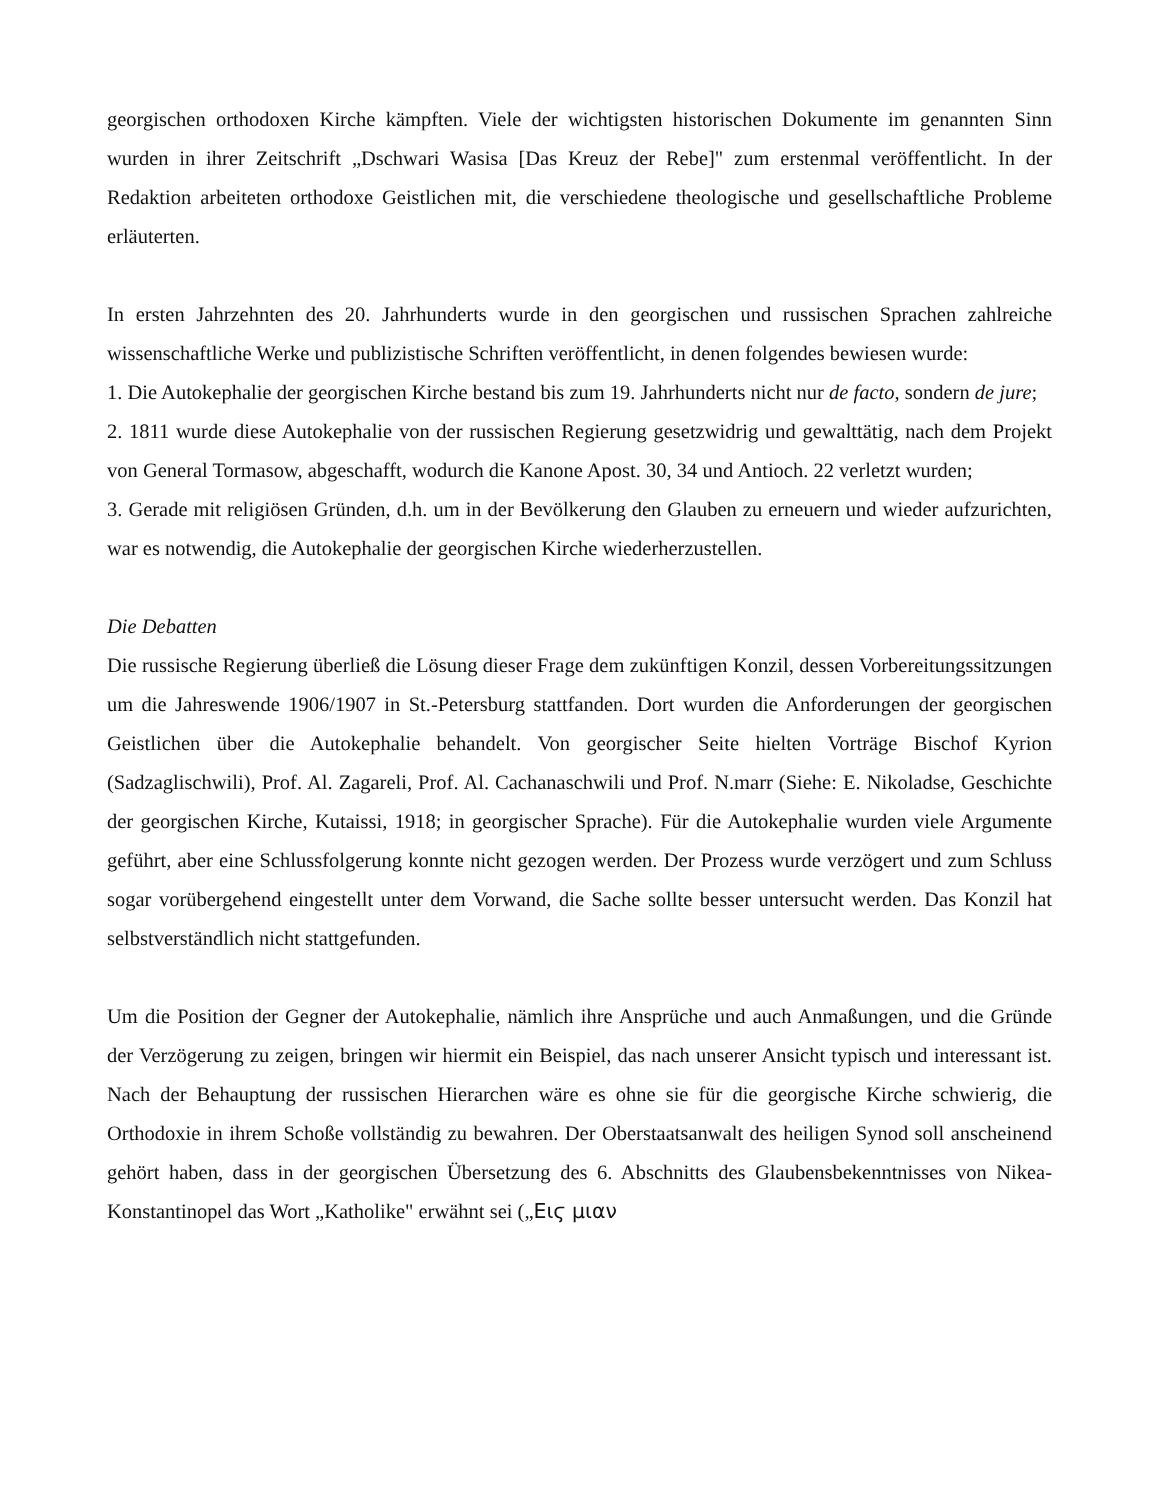georgischen orthodoxen Kirche kämpften. Viele der wichtigsten historischen Dokumente im genannten Sinn wurden in ihrer Zeitschrift „Dschwari Wasisa [Das Kreuz der Rebe]" zum erstenmal veröffentlicht. In der Redaktion arbeiteten orthodoxe Geistlichen mit, die verschiedene theologische und gesellschaftliche Probleme erläuterten.
In ersten Jahrzehnten des 20. Jahrhunderts wurde in den georgischen und russischen Sprachen zahlreiche wissenschaftliche Werke und publizistische Schriften veröffentlicht, in denen folgendes bewiesen wurde:
1. Die Autokephalie der georgischen Kirche bestand bis zum 19. Jahrhunderts nicht nur de facto, sondern de jure;
2. 1811 wurde diese Autokephalie von der russischen Regierung gesetzwidrig und gewalttätig, nach dem Projekt von General Tormasow, abgeschafft, wodurch die Kanone Apost. 30, 34 und Antioch. 22 verletzt wurden;
3. Gerade mit religiösen Gründen, d.h. um in der Bevölkerung den Glauben zu erneuern und wieder aufzurichten, war es notwendig, die Autokephalie der georgischen Kirche wiederherzustellen.
Die Debatten
Die russische Regierung überließ die Lösung dieser Frage dem zukünftigen Konzil, dessen Vorbereitungssitzungen um die Jahreswende 1906/1907 in St.-Petersburg stattfanden. Dort wurden die Anforderungen der georgischen Geistlichen über die Autokephalie behandelt. Von georgischer Seite hielten Vorträge Bischof Kyrion (Sadzaglischwili), Prof. Al. Zagareli, Prof. Al. Cachanaschwili und Prof. N.marr (Siehe: E. Nikoladse, Geschichte der georgischen Kirche, Kutaissi, 1918; in georgischer Sprache). Für die Autokephalie wurden viele Argumente geführt, aber eine Schlussfolgerung konnte nicht gezogen werden. Der Prozess wurde verzögert und zum Schluss sogar vorübergehend eingestellt unter dem Vorwand, die Sache sollte besser untersucht werden. Das Konzil hat selbstverständlich nicht stattgefunden.
Um die Position der Gegner der Autokephalie, nämlich ihre Ansprüche und auch Anmaßungen, und die Gründe der Verzögerung zu zeigen, bringen wir hiermit ein Beispiel, das nach unserer Ansicht typisch und interessant ist. Nach der Behauptung der russischen Hierarchen wäre es ohne sie für die georgische Kirche schwierig, die Orthodoxie in ihrem Schoße vollständig zu bewahren. Der Oberstaatsanwalt des heiligen Synod soll anscheinend gehört haben, dass in der georgischen Übersetzung des 6. Abschnitts des Glaubensbekenntnisses von Nikea-Konstantinopel das Wort „Katholike" erwähnt sei („Ειϛ μιαν